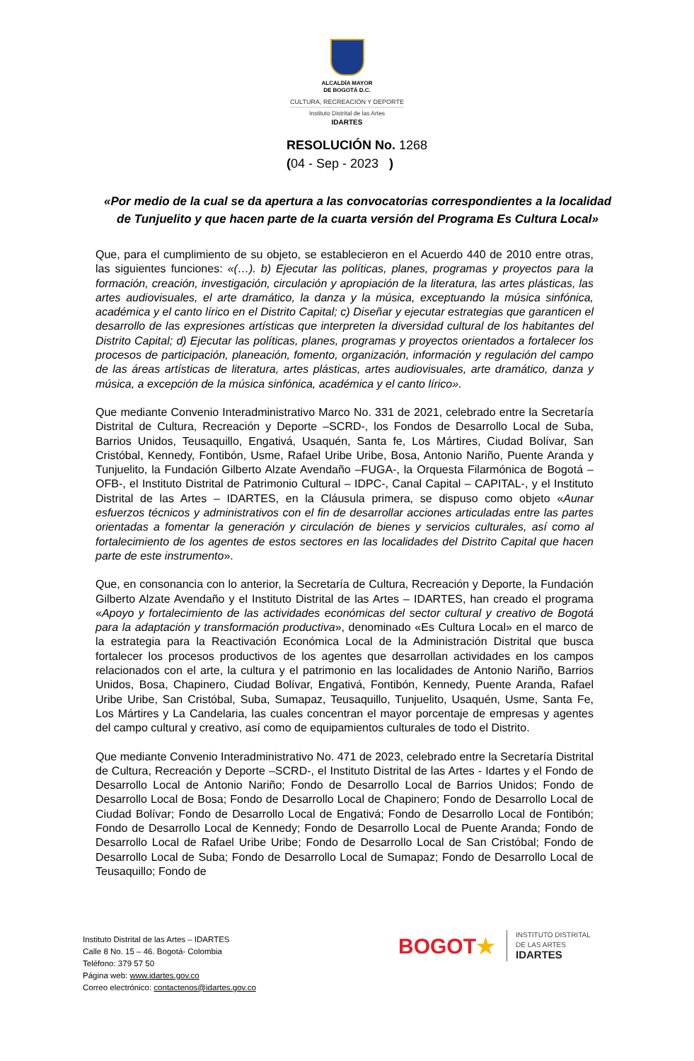ALCALDÍA MAYOR
DE BOGOTÁ D.C.
CULTURA, RECREACIÓN Y DEPORTE
Instituto Distrital de las Artes
IDARTES
RESOLUCIÓN No. 1268
(04 - Sep - 2023 )
«Por medio de la cual se da apertura a las convocatorias correspondientes a la localidad de Tunjuelito y que hacen parte de la cuarta versión del Programa Es Cultura Local»
Que, para el cumplimiento de su objeto, se establecieron en el Acuerdo 440 de 2010 entre otras, las siguientes funciones: «(…). b) Ejecutar las políticas, planes, programas y proyectos para la formación, creación, investigación, circulación y apropiación de la literatura, las artes plásticas, las artes audiovisuales, el arte dramático, la danza y la música, exceptuando la música sinfónica, académica y el canto lírico en el Distrito Capital; c) Diseñar y ejecutar estrategias que garanticen el desarrollo de las expresiones artísticas que interpreten la diversidad cultural de los habitantes del Distrito Capital; d) Ejecutar las políticas, planes, programas y proyectos orientados a fortalecer los procesos de participación, planeación, fomento, organización, información y regulación del campo de las áreas artísticas de literatura, artes plásticas, artes audiovisuales, arte dramático, danza y música, a excepción de la música sinfónica, académica y el canto lírico».
Que mediante Convenio Interadministrativo Marco No. 331 de 2021, celebrado entre la Secretaría Distrital de Cultura, Recreación y Deporte –SCRD-, los Fondos de Desarrollo Local de Suba, Barrios Unidos, Teusaquillo, Engativá, Usaquén, Santa fe, Los Mártires, Ciudad Bolívar, San Cristóbal, Kennedy, Fontibón, Usme, Rafael Uribe Uribe, Bosa, Antonio Nariño, Puente Aranda y Tunjuelito, la Fundación Gilberto Alzate Avendaño –FUGA-, la Orquesta Filarmónica de Bogotá – OFB-, el Instituto Distrital de Patrimonio Cultural – IDPC-, Canal Capital – CAPITAL-, y el Instituto Distrital de las Artes – IDARTES, en la Cláusula primera, se dispuso como objeto «Aunar esfuerzos técnicos y administrativos con el fin de desarrollar acciones articuladas entre las partes orientadas a fomentar la generación y circulación de bienes y servicios culturales, así como al fortalecimiento de los agentes de estos sectores en las localidades del Distrito Capital que hacen parte de este instrumento».
Que, en consonancia con lo anterior, la Secretaría de Cultura, Recreación y Deporte, la Fundación Gilberto Alzate Avendaño y el Instituto Distrital de las Artes – IDARTES, han creado el programa «Apoyo y fortalecimiento de las actividades económicas del sector cultural y creativo de Bogotá para la adaptación y transformación productiva», denominado «Es Cultura Local» en el marco de la estrategia para la Reactivación Económica Local de la Administración Distrital que busca fortalecer los procesos productivos de los agentes que desarrollan actividades en los campos relacionados con el arte, la cultura y el patrimonio en las localidades de Antonio Nariño, Barrios Unidos, Bosa, Chapinero, Ciudad Bolívar, Engativá, Fontibón, Kennedy, Puente Aranda, Rafael Uribe Uribe, San Cristóbal, Suba, Sumapaz, Teusaquillo, Tunjuelito, Usaquén, Usme, Santa Fe, Los Mártires y La Candelaria, las cuales concentran el mayor porcentaje de empresas y agentes del campo cultural y creativo, así como de equipamientos culturales de todo el Distrito.
Que mediante Convenio Interadministrativo No. 471 de 2023, celebrado entre la Secretaría Distrital de Cultura, Recreación y Deporte –SCRD-, el Instituto Distrital de las Artes - Idartes y el Fondo de Desarrollo Local de Antonio Nariño; Fondo de Desarrollo Local de Barrios Unidos; Fondo de Desarrollo Local de Bosa; Fondo de Desarrollo Local de Chapinero; Fondo de Desarrollo Local de Ciudad Bolívar; Fondo de Desarrollo Local de Engativá; Fondo de Desarrollo Local de Fontibón; Fondo de Desarrollo Local de Kennedy; Fondo de Desarrollo Local de Puente Aranda; Fondo de Desarrollo Local de Rafael Uribe Uribe; Fondo de Desarrollo Local de San Cristóbal; Fondo de Desarrollo Local de Suba; Fondo de Desarrollo Local de Sumapaz; Fondo de Desarrollo Local de Teusaquillo; Fondo de
Instituto Distrital de las Artes – IDARTES
Calle 8 No. 15 – 46. Bogotá- Colombia
Teléfono: 379 57 50
Página web: www.idartes.gov.co
Correo electrónico: contactenos@idartes.gov.co
BOGOT★
INSTITUTO DISTRITAL
DE LAS ARTES
IDARTES